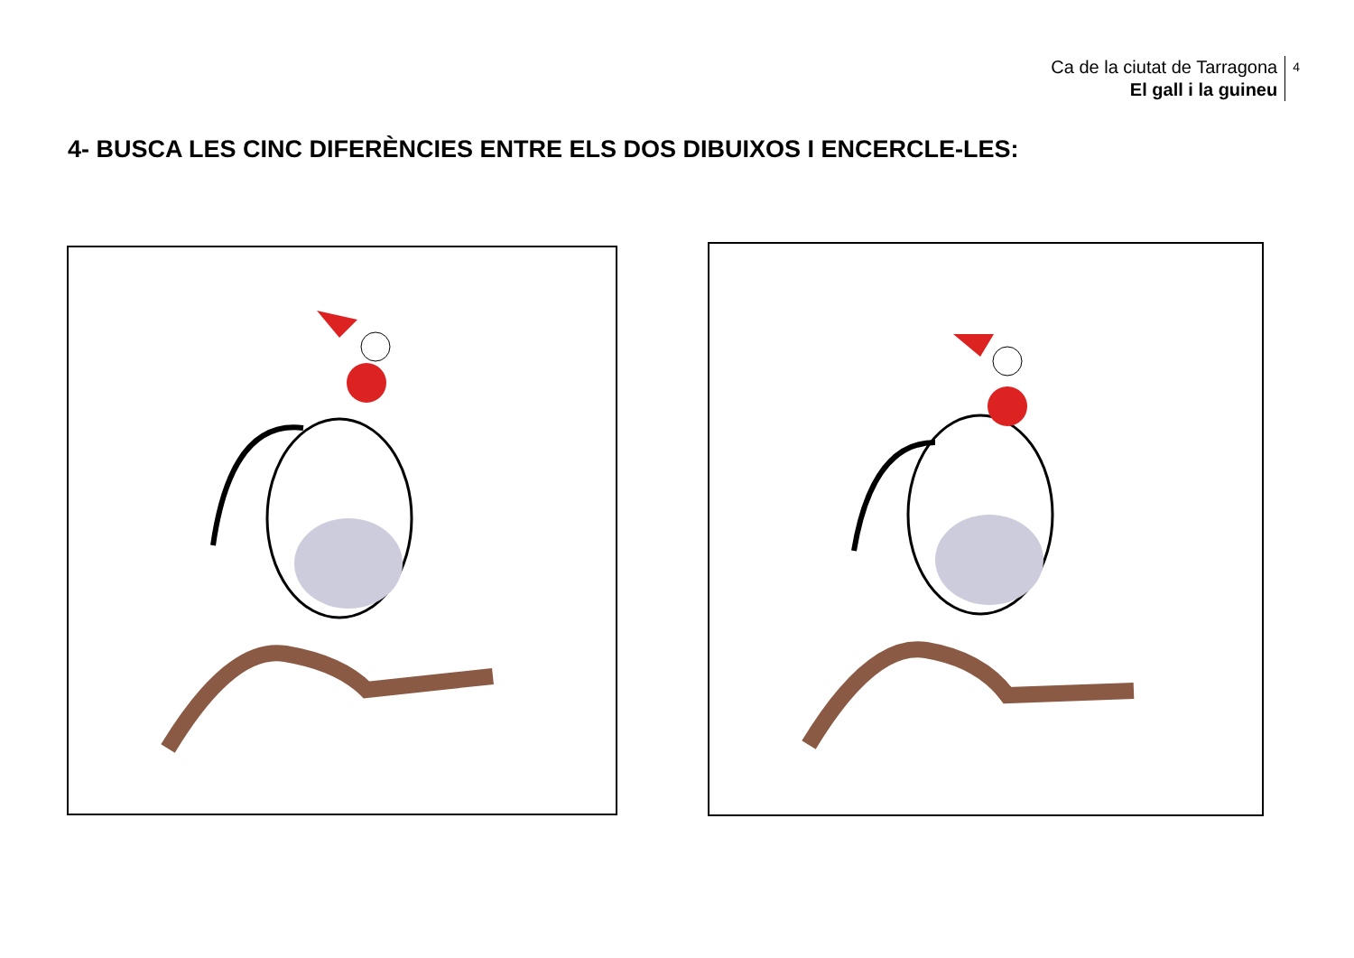Ca de la ciutat de Tarragona
El gall i la guineu
4
4- BUSCA LES CINC DIFERÈNCIES ENTRE ELS DOS DIBUIXOS I ENCERCLE-LES: